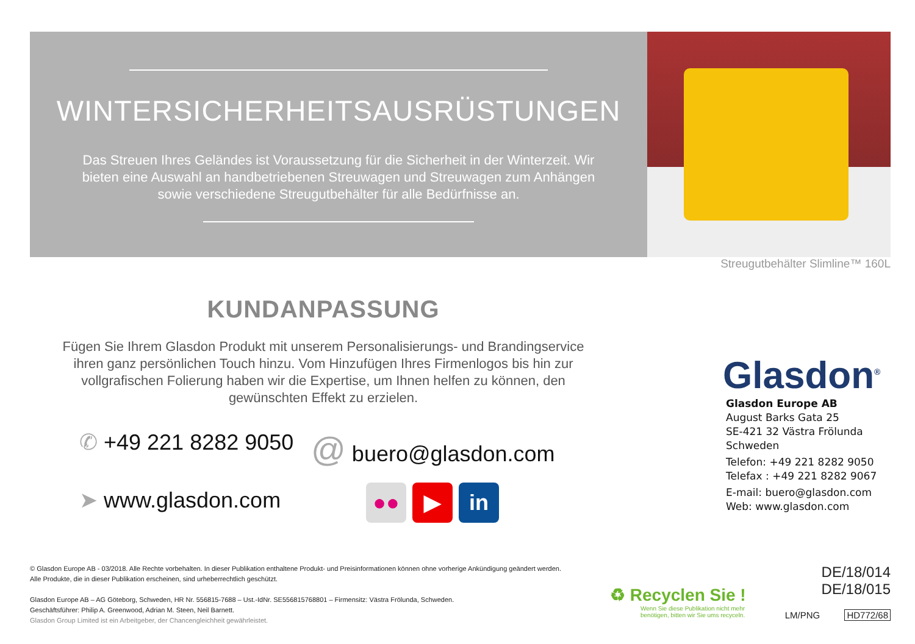WINTERSICHERHEITSAUSRÜSTUNGEN
Das Streuen Ihres Geländes ist Voraussetzung für die Sicherheit in der Winterzeit. Wir bieten eine Auswahl an handbetriebenen Streuwagen und Streuwagen zum Anhängen sowie verschiedene Streugutbehälter für alle Bedürfnisse an.
Streugutbehälter Slimline™ 160L
KUNDANPASSUNG
Fügen Sie Ihrem Glasdon Produkt mit unserem Personalisierungs- und Brandingservice ihren ganz persönlichen Touch hinzu. Vom Hinzufügen Ihres Firmenlogos bis hin zur vollgrafischen Folierung haben wir die Expertise, um Ihnen helfen zu können, den gewünschten Effekt zu erzielen.
✆ +49 221 8282 9050 @ buero@glasdon.com
➤ www.glasdon.com
●● ▶ in
Glasdon<sup>®</sup>
Glasdon Europe AB
August Barks Gata 25
SE-421 32 Västra Frölunda
Schweden
Telefon: +49 221 8282 9050
Telefax : +49 221 8282 9067
E-mail: buero@glasdon.com
Web: www.glasdon.com
© Glasdon Europe AB - 03/2018. Alle Rechte vorbehalten. In dieser Publikation enthaltene Produkt- und Preisinformationen können ohne vorherige Ankündigung geändert werden.
Alle Produkte, die in dieser Publikation erscheinen, sind urheberrechtlich geschützt.
Glasdon Europe AB – AG Göteborg, Schweden, HR Nr. 556815-7688 – Ust.-IdNr. SE556815768801 – Firmensitz: Västra Frölunda, Schweden.
Geschäftsführer: Philip A. Greenwood, Adrian M. Steen, Neil Barnett.
Glasdon Group Limited ist ein Arbeitgeber, der Chancengleichheit gewährleistet.
♻ Recyclen Sie !
Wenn Sie diese Publikation nicht mehr
benötigen, bitten wir Sie ums recyceln.
DE/18/014
DE/18/015
LM/PNG HD772/68